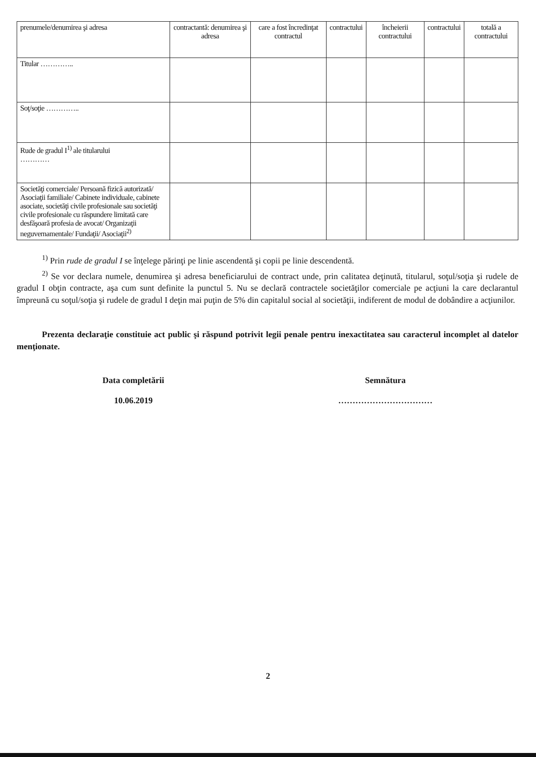| prenumele/denumirea şi adresa | contractantă: denumirea şi adresa | care a fost încredinţat contractul | contractului | încheierii contractului | contractului | totală a contractului |
| Titular ………….. | | | | | | |
| Soţ/soţie ………….. | | | | | | |
| Rude de gradul I<sup>1)</sup> ale titularului ………… | | | | | | |
| Societăţi comerciale/ Persoană fizică autorizată/ Asociaţii familiale/ Cabinete individuale, cabinete asociate, societăţi civile profesionale sau societăţi civile profesionale cu răspundere limitată care desfăşoară profesia de avocat/ Organizaţii neguvernamentale/ Fundaţii/ Asociaţii<sup>2)</sup> | | | | | | |
<sup>1)</sup> Prin rude de gradul I se înţelege părinţi pe linie ascendentă şi copii pe linie descendentă.
<sup>2)</sup> Se vor declara numele, denumirea şi adresa beneficiarului de contract unde, prin calitatea deţinută, titularul, soţul/soţia şi rudele de gradul I obţin contracte, aşa cum sunt definite la punctul 5. Nu se declară contractele societăţilor comerciale pe acţiuni la care declarantul împreună cu soţul/soţia şi rudele de gradul I deţin mai puţin de 5% din capitalul social al societăţii, indiferent de modul de dobândire a acţiunilor.
Prezenta declaraţie constituie act public şi răspund potrivit legii penale pentru inexactitatea sau caracterul incomplet al datelor menţionate.
Data completării
10.06.2019
Semnătura
……………………………
2